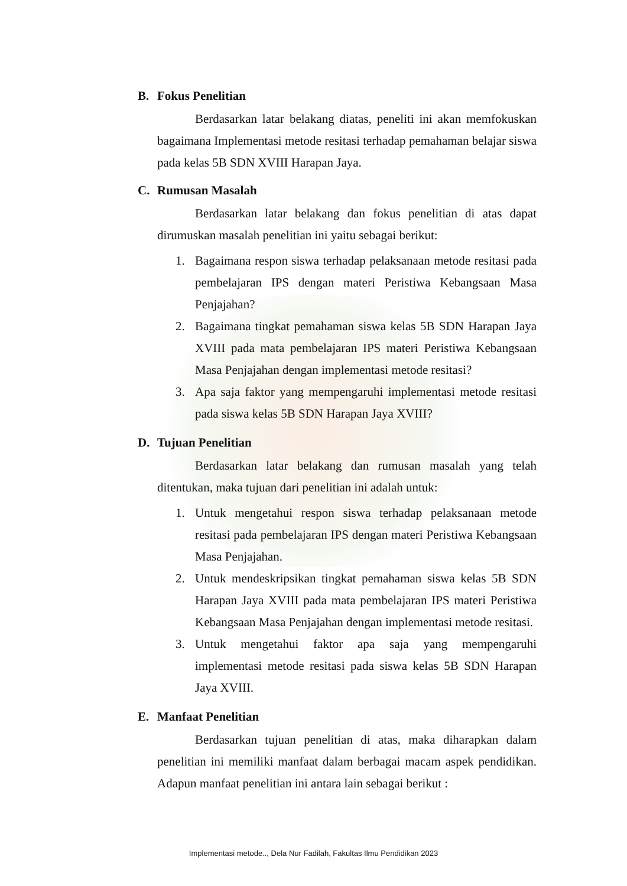B. Fokus Penelitian
Berdasarkan latar belakang diatas, peneliti ini akan memfokuskan bagaimana Implementasi metode resitasi terhadap pemahaman belajar siswa pada kelas 5B SDN XVIII Harapan Jaya.
C. Rumusan Masalah
Berdasarkan latar belakang dan fokus penelitian di atas dapat dirumuskan masalah penelitian ini yaitu sebagai berikut:
1. Bagaimana respon siswa terhadap pelaksanaan metode resitasi pada pembelajaran IPS dengan materi Peristiwa Kebangsaan Masa Penjajahan?
2. Bagaimana tingkat pemahaman siswa kelas 5B SDN Harapan Jaya XVIII pada mata pembelajaran IPS materi Peristiwa Kebangsaan Masa Penjajahan dengan implementasi metode resitasi?
3. Apa saja faktor yang mempengaruhi implementasi metode resitasi pada siswa kelas 5B SDN Harapan Jaya XVIII?
D. Tujuan Penelitian
Berdasarkan latar belakang dan rumusan masalah yang telah ditentukan, maka tujuan dari penelitian ini adalah untuk:
1. Untuk mengetahui respon siswa terhadap pelaksanaan metode resitasi pada pembelajaran IPS dengan materi Peristiwa Kebangsaan Masa Penjajahan.
2. Untuk mendeskripsikan tingkat pemahaman siswa kelas 5B SDN Harapan Jaya XVIII pada mata pembelajaran IPS materi Peristiwa Kebangsaan Masa Penjajahan dengan implementasi metode resitasi.
3. Untuk mengetahui faktor apa saja yang mempengaruhi implementasi metode resitasi pada siswa kelas 5B SDN Harapan Jaya XVIII.
E. Manfaat Penelitian
Berdasarkan tujuan penelitian di atas, maka diharapkan dalam penelitian ini memiliki manfaat dalam berbagai macam aspek pendidikan. Adapun manfaat penelitian ini antara lain sebagai berikut :
Implementasi metode.., Dela Nur Fadilah, Fakultas Ilmu Pendidikan 2023